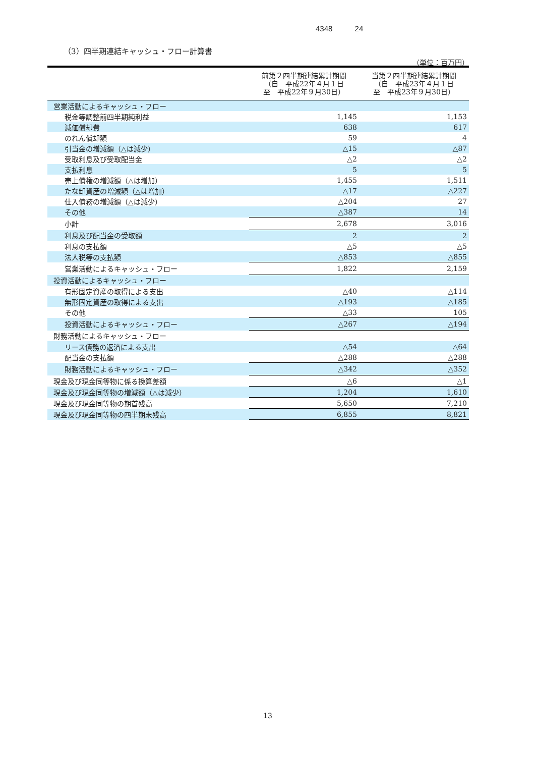4348 24
（3）四半期連結キャッシュ・フロー計算書
（単位：百万円）
| | 前第２四半期連結累計期間 （自 平成22年４月１日 至 平成22年９月30日） | 当第２四半期連結累計期間 （自 平成23年４月１日 至 平成23年９月30日） |
| --- | --- | --- |
| 営業活動によるキャッシュ・フロー | | |
| 税金等調整前四半期純利益 | 1,145 | 1,153 |
| 減価償却費 | 638 | 617 |
| のれん償却額 | 59 | 4 |
| 引当金の増減額（△は減少） | △15 | △87 |
| 受取利息及び受取配当金 | △2 | △2 |
| 支払利息 | 5 | 5 |
| 売上債権の増減額（△は増加） | 1,455 | 1,511 |
| たな卸資産の増減額（△は増加） | △17 | △227 |
| 仕入債務の増減額（△は減少） | △204 | 27 |
| その他 | △387 | 14 |
| 小計 | 2,678 | 3,016 |
| 利息及び配当金の受取額 | 2 | 2 |
| 利息の支払額 | △5 | △5 |
| 法人税等の支払額 | △853 | △855 |
| 営業活動によるキャッシュ・フロー | 1,822 | 2,159 |
| 投資活動によるキャッシュ・フロー | | |
| 有形固定資産の取得による支出 | △40 | △114 |
| 無形固定資産の取得による支出 | △193 | △185 |
| その他 | △33 | 105 |
| 投資活動によるキャッシュ・フロー | △267 | △194 |
| 財務活動によるキャッシュ・フロー | | |
| リース債務の返済による支出 | △54 | △64 |
| 配当金の支払額 | △288 | △288 |
| 財務活動によるキャッシュ・フロー | △342 | △352 |
| 現金及び現金同等物に係る換算差額 | △6 | △1 |
| 現金及び現金同等物の増減額（△は減少） | 1,204 | 1,610 |
| 現金及び現金同等物の期首残高 | 5,650 | 7,210 |
| 現金及び現金同等物の四半期末残高 | 6,855 | 8,821 |
13